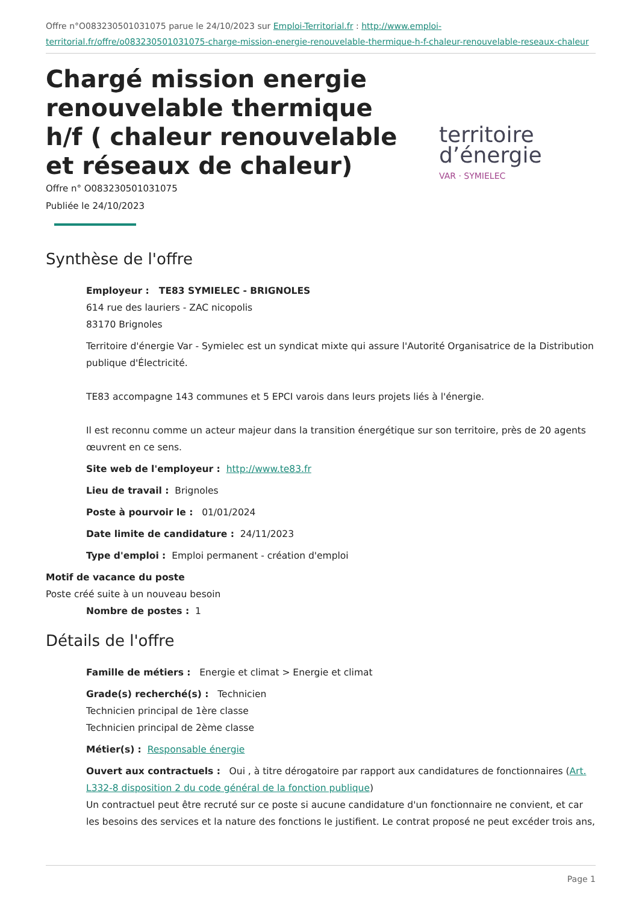Offre n°O083230501031075 parue le 24/10/2023 sur Emploi-Territorial.fr : http://www.emploi-territorial.fr/offre/o083230501031075-charge-mission-energie-renouvelable-thermique-h-f-chaleur-renouvelable-reseaux-chaleur
Chargé mission energie renouvelable thermique h/f ( chaleur renouvelable et réseaux de chaleur)
Offre n° O083230501031075
Publiée le 24/10/2023
territoire
d’énergie
VAR · SYMIELEC
Synthèse de l'offre
Employeur : TE83 SYMIELEC - BRIGNOLES
614 rue des lauriers - ZAC nicopolis
83170 Brignoles
Territoire d'énergie Var - Symielec est un syndicat mixte qui assure l'Autorité Organisatrice de la Distribution publique d'Électricité.
TE83 accompagne 143 communes et 5 EPCI varois dans leurs projets liés à l'énergie.
Il est reconnu comme un acteur majeur dans la transition énergétique sur son territoire, près de 20 agents œuvrent en ce sens.
Site web de l'employeur : http://www.te83.fr
Lieu de travail : Brignoles
Poste à pourvoir le : 01/01/2024
Date limite de candidature : 24/11/2023
Type d'emploi : Emploi permanent - création d'emploi
Motif de vacance du poste
Poste créé suite à un nouveau besoin
Nombre de postes : 1
Détails de l'offre
Famille de métiers : Energie et climat > Energie et climat
Grade(s) recherché(s) : Technicien
Technicien principal de 1ère classe
Technicien principal de 2ème classe
Métier(s) : Responsable énergie
Ouvert aux contractuels : Oui , à titre dérogatoire par rapport aux candidatures de fonctionnaires (Art. L332-8 disposition 2 du code général de la fonction publique)
Un contractuel peut être recruté sur ce poste si aucune candidature d'un fonctionnaire ne convient, et car les besoins des services et la nature des fonctions le justifient. Le contrat proposé ne peut excéder trois ans,
Page 1